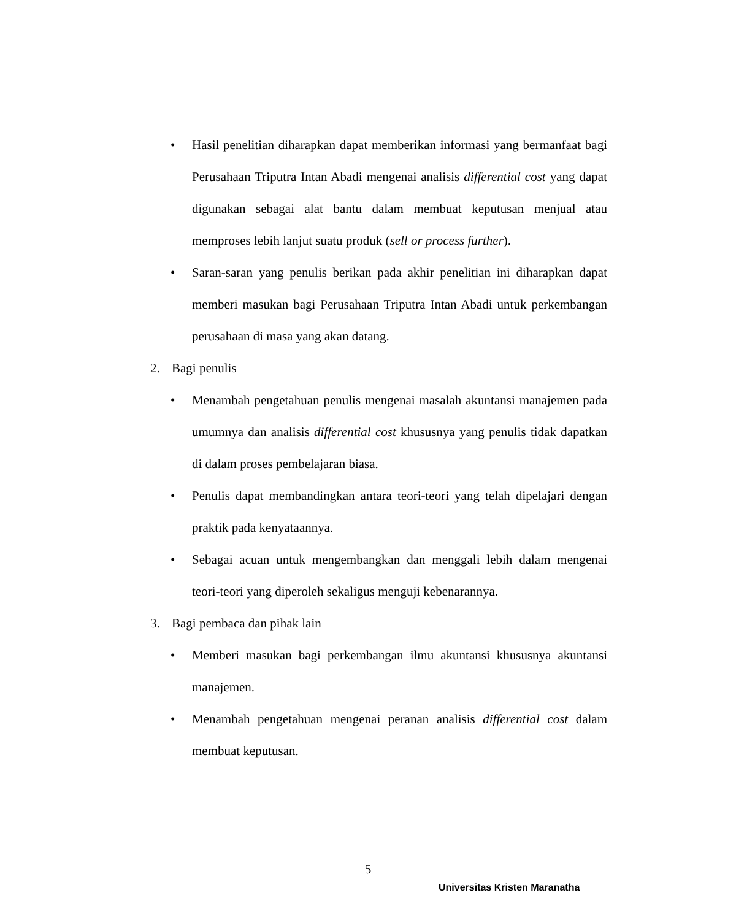• Hasil penelitian diharapkan dapat memberikan informasi yang bermanfaat bagi Perusahaan Triputra Intan Abadi mengenai analisis differential cost yang dapat digunakan sebagai alat bantu dalam membuat keputusan menjual atau memproses lebih lanjut suatu produk (sell or process further).
• Saran-saran yang penulis berikan pada akhir penelitian ini diharapkan dapat memberi masukan bagi Perusahaan Triputra Intan Abadi untuk perkembangan perusahaan di masa yang akan datang.
2. Bagi penulis
• Menambah pengetahuan penulis mengenai masalah akuntansi manajemen pada umumnya dan analisis differential cost khususnya yang penulis tidak dapatkan di dalam proses pembelajaran biasa.
• Penulis dapat membandingkan antara teori-teori yang telah dipelajari dengan praktik pada kenyataannya.
• Sebagai acuan untuk mengembangkan dan menggali lebih dalam mengenai teori-teori yang diperoleh sekaligus menguji kebenarannya.
3. Bagi pembaca dan pihak lain
• Memberi masukan bagi perkembangan ilmu akuntansi khususnya akuntansi manajemen.
• Menambah pengetahuan mengenai peranan analisis differential cost dalam membuat keputusan.
5
Universitas Kristen Maranatha